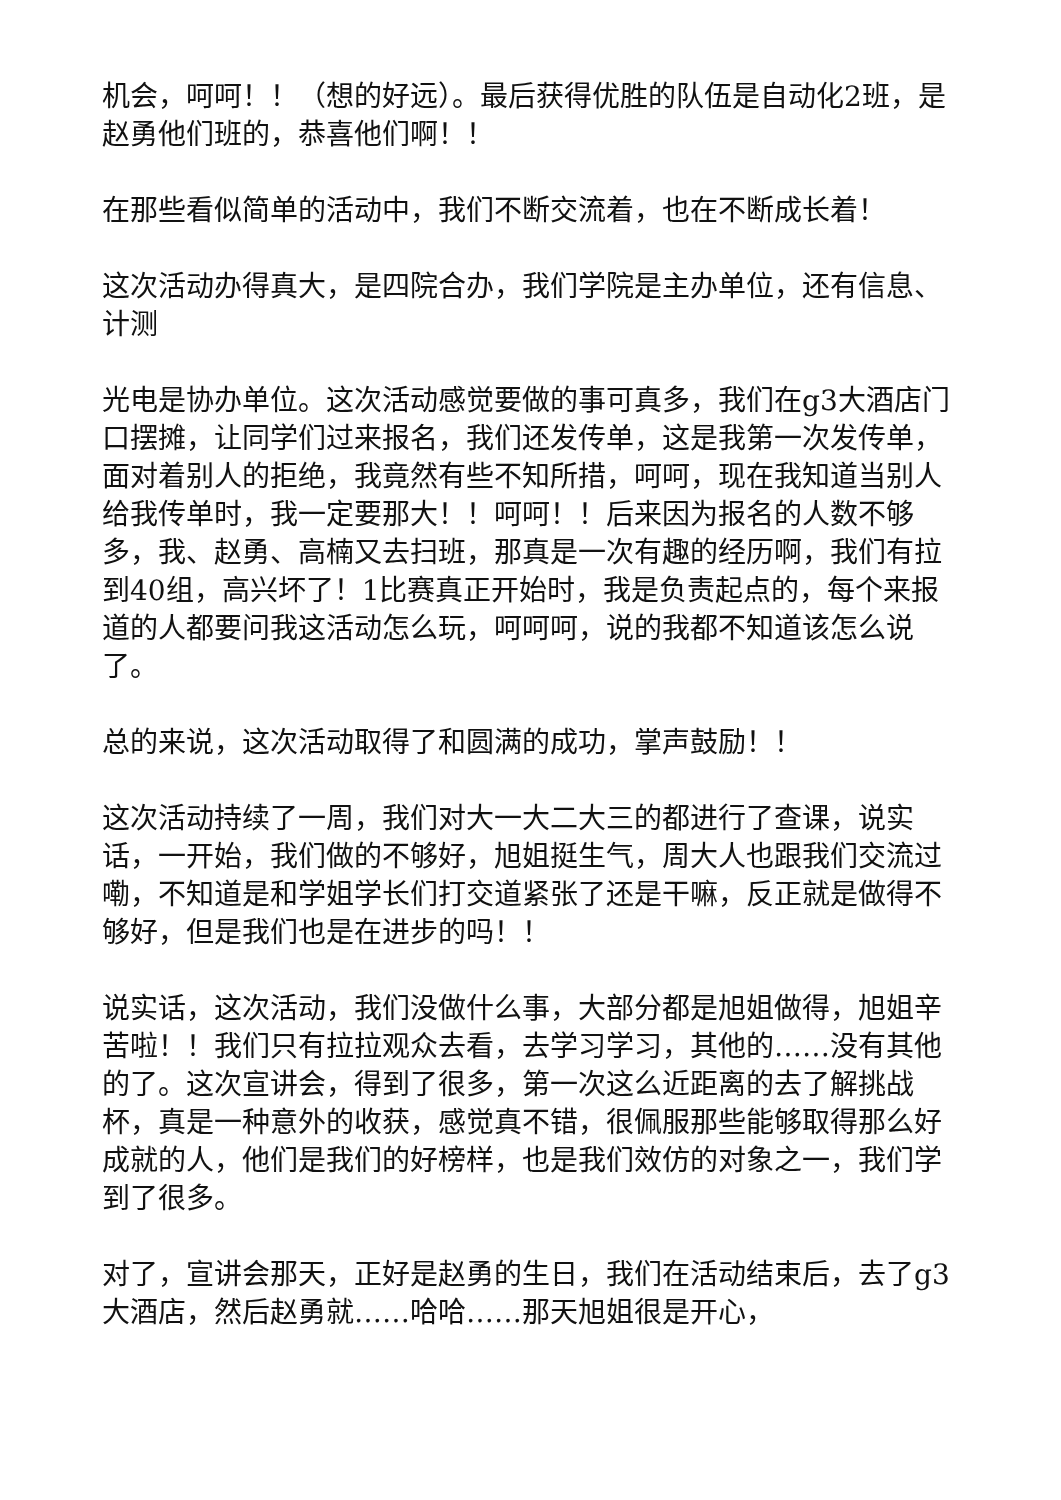机会，呵呵！！（想的好远）。最后获得优胜的队伍是自动化2班，是赵勇他们班的，恭喜他们啊！！
在那些看似简单的活动中，我们不断交流着，也在不断成长着！
这次活动办得真大，是四院合办，我们学院是主办单位，还有信息、计测
光电是协办单位。这次活动感觉要做的事可真多，我们在g3大酒店门口摆摊，让同学们过来报名，我们还发传单，这是我第一次发传单，面对着别人的拒绝，我竟然有些不知所措，呵呵，现在我知道当别人给我传单时，我一定要那大！！呵呵！！后来因为报名的人数不够多，我、赵勇、高楠又去扫班，那真是一次有趣的经历啊，我们有拉到40组，高兴坏了！1比赛真正开始时，我是负责起点的，每个来报道的人都要问我这活动怎么玩，呵呵呵，说的我都不知道该怎么说了。
总的来说，这次活动取得了和圆满的成功，掌声鼓励！！
这次活动持续了一周，我们对大一大二大三的都进行了查课，说实话，一开始，我们做的不够好，旭姐挺生气，周大人也跟我们交流过嘞，不知道是和学姐学长们打交道紧张了还是干嘛，反正就是做得不够好，但是我们也是在进步的吗！！
说实话，这次活动，我们没做什么事，大部分都是旭姐做得，旭姐辛苦啦！！我们只有拉拉观众去看，去学习学习，其他的……没有其他的了。这次宣讲会，得到了很多，第一次这么近距离的去了解挑战杯，真是一种意外的收获，感觉真不错，很佩服那些能够取得那么好成就的人，他们是我们的好榜样，也是我们效仿的对象之一，我们学到了很多。
对了，宣讲会那天，正好是赵勇的生日，我们在活动结束后，去了g3大酒店，然后赵勇就……哈哈……那天旭姐很是开心，